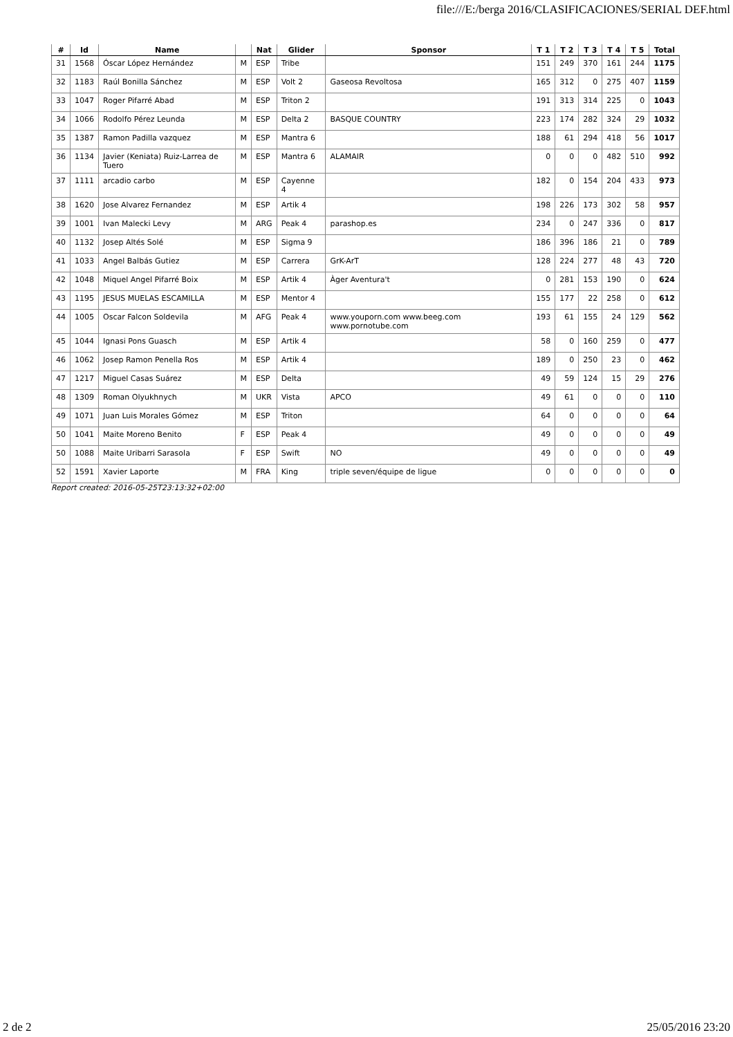file:///E:/berga 2016/CLASIFICACIONES/SERIAL DEF.html
| # | Id | Name | | Nat | Glider | Sponsor | T 1 | T 2 | T 3 | T 4 | T 5 | Total |
| --- | --- | --- | --- | --- | --- | --- | --- | --- | --- | --- | --- | --- |
| 31 | 1568 | Óscar López Hernández | M | ESP | Tribe | | 151 | 249 | 370 | 161 | 244 | 1175 |
| 32 | 1183 | Raúl Bonilla Sánchez | M | ESP | Volt 2 | Gaseosa Revoltosa | 165 | 312 | 0 | 275 | 407 | 1159 |
| 33 | 1047 | Roger Pifarré Abad | M | ESP | Triton 2 | | 191 | 313 | 314 | 225 | 0 | 1043 |
| 34 | 1066 | Rodolfo Pérez Leunda | M | ESP | Delta 2 | BASQUE COUNTRY | 223 | 174 | 282 | 324 | 29 | 1032 |
| 35 | 1387 | Ramon Padilla vazquez | M | ESP | Mantra 6 | | 188 | 61 | 294 | 418 | 56 | 1017 |
| 36 | 1134 | Javier (Keniata) Ruiz-Larrea de Tuero | M | ESP | Mantra 6 | ALAMAIR | 0 | 0 | 0 | 482 | 510 | 992 |
| 37 | 1111 | arcadio carbo | M | ESP | Cayenne 4 | | 182 | 0 | 154 | 204 | 433 | 973 |
| 38 | 1620 | Jose Alvarez Fernandez | M | ESP | Artik 4 | | 198 | 226 | 173 | 302 | 58 | 957 |
| 39 | 1001 | Ivan Malecki Levy | M | ARG | Peak 4 | parashop.es | 234 | 0 | 247 | 336 | 0 | 817 |
| 40 | 1132 | Josep Altés Solé | M | ESP | Sigma 9 | | 186 | 396 | 186 | 21 | 0 | 789 |
| 41 | 1033 | Angel Balbás Gutiez | M | ESP | Carrera | GrK-ArT | 128 | 224 | 277 | 48 | 43 | 720 |
| 42 | 1048 | Miquel Angel Pifarré Boix | M | ESP | Artik 4 | Àger Aventura't | 0 | 281 | 153 | 190 | 0 | 624 |
| 43 | 1195 | JESUS MUELAS ESCAMILLA | M | ESP | Mentor 4 | | 155 | 177 | 22 | 258 | 0 | 612 |
| 44 | 1005 | Oscar Falcon Soldevila | M | AFG | Peak 4 | www.youporn.com www.beeg.com www.pornotube.com | 193 | 61 | 155 | 24 | 129 | 562 |
| 45 | 1044 | Ignasi Pons Guasch | M | ESP | Artik 4 | | 58 | 0 | 160 | 259 | 0 | 477 |
| 46 | 1062 | Josep Ramon Penella Ros | M | ESP | Artik 4 | | 189 | 0 | 250 | 23 | 0 | 462 |
| 47 | 1217 | Miguel Casas Suárez | M | ESP | Delta | | 49 | 59 | 124 | 15 | 29 | 276 |
| 48 | 1309 | Roman Olyukhnych | M | UKR | Vista | APCO | 49 | 61 | 0 | 0 | 0 | 110 |
| 49 | 1071 | Juan Luis Morales Gómez | M | ESP | Triton | | 64 | 0 | 0 | 0 | 0 | 64 |
| 50 | 1041 | Maite Moreno Benito | F | ESP | Peak 4 | | 49 | 0 | 0 | 0 | 0 | 49 |
| 50 | 1088 | Maite Uribarri Sarasola | F | ESP | Swift | NO | 49 | 0 | 0 | 0 | 0 | 49 |
| 52 | 1591 | Xavier Laporte | M | FRA | King | triple seven/équipe de ligue | 0 | 0 | 0 | 0 | 0 | 0 |
Report created: 2016-05-25T23:13:32+02:00
2 de 2 25/05/2016 23:20